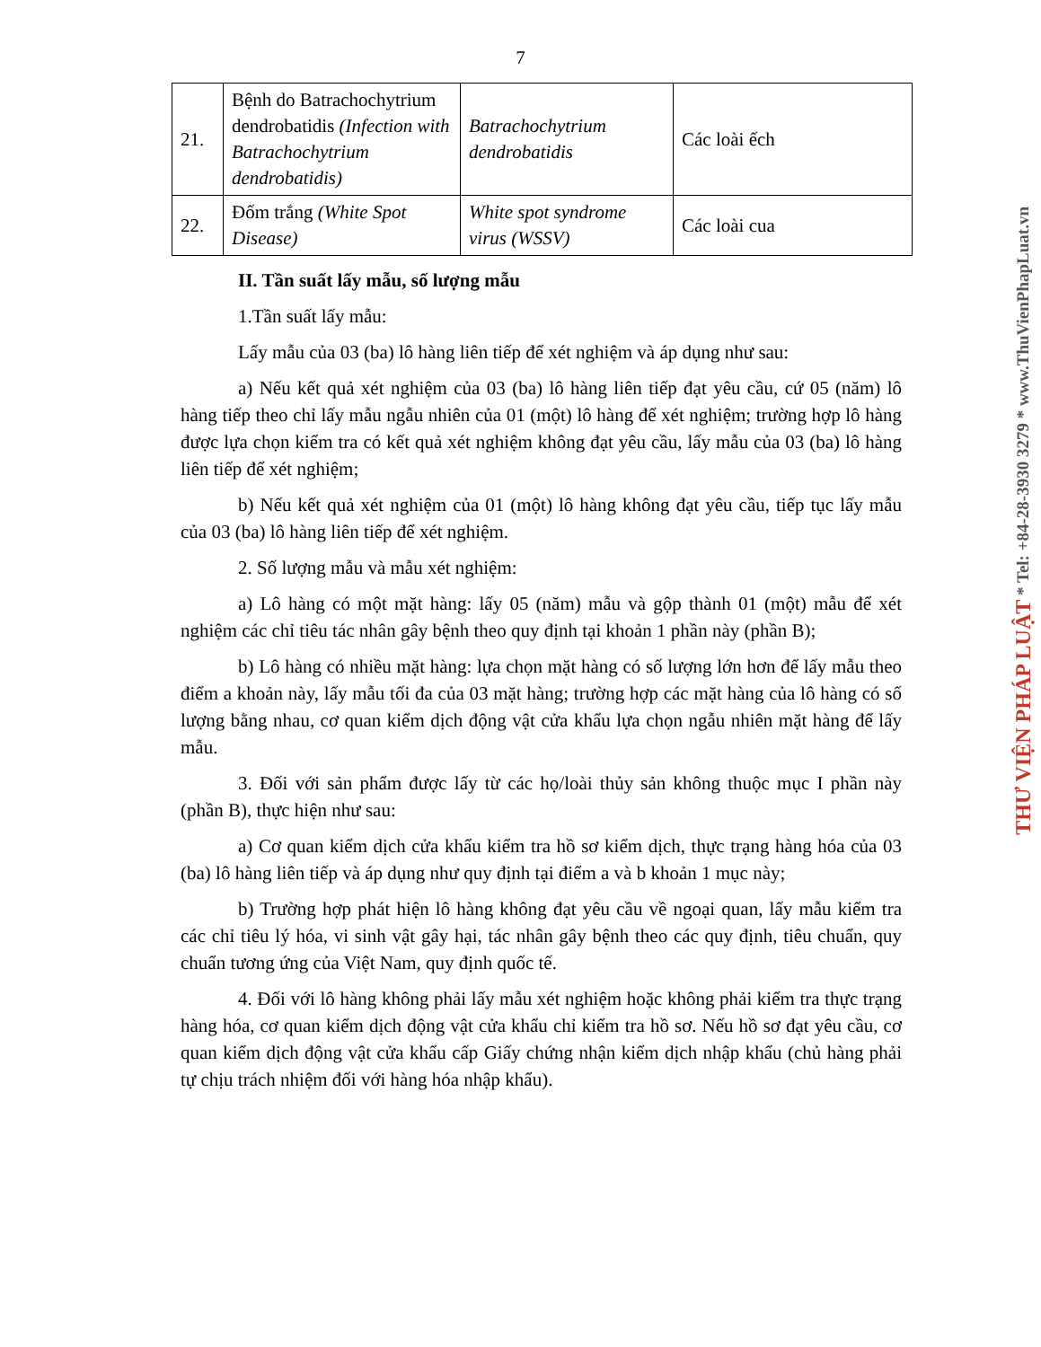7
| 21. | Bệnh do Batrachochytrium dendrobatidis (Infection with Batrachochytrium dendrobatidis) | Batrachochytrium dendrobatidis | Các loài ếch |
| 22. | Đốm trắng (White Spot Disease) | White spot syndrome virus (WSSV) | Các loài cua |
II. Tần suất lấy mẫu, số lượng mẫu
1.Tần suất lấy mẫu:
Lấy mẫu của 03 (ba) lô hàng liên tiếp để xét nghiệm và áp dụng như sau:
a) Nếu kết quả xét nghiệm của 03 (ba) lô hàng liên tiếp đạt yêu cầu, cứ 05 (năm) lô hàng tiếp theo chỉ lấy mẫu ngẫu nhiên của 01 (một) lô hàng để xét nghiệm; trường hợp lô hàng được lựa chọn kiểm tra có kết quả xét nghiệm không đạt yêu cầu, lấy mẫu của 03 (ba) lô hàng liên tiếp để xét nghiệm;
b) Nếu kết quả xét nghiệm của 01 (một) lô hàng không đạt yêu cầu, tiếp tục lấy mẫu của 03 (ba) lô hàng liên tiếp để xét nghiệm.
2. Số lượng mẫu và mẫu xét nghiệm:
a) Lô hàng có một mặt hàng: lấy 05 (năm) mẫu và gộp thành 01 (một) mẫu để xét nghiệm các chỉ tiêu tác nhân gây bệnh theo quy định tại khoản 1 phần này (phần B);
b) Lô hàng có nhiều mặt hàng: lựa chọn mặt hàng có số lượng lớn hơn để lấy mẫu theo điểm a khoản này, lấy mẫu tối đa của 03 mặt hàng; trường hợp các mặt hàng của lô hàng có số lượng bằng nhau, cơ quan kiểm dịch động vật cửa khẩu lựa chọn ngẫu nhiên mặt hàng để lấy mẫu.
3. Đối với sản phẩm được lấy từ các họ/loài thủy sản không thuộc mục I phần này (phần B), thực hiện như sau:
a) Cơ quan kiểm dịch cửa khẩu kiểm tra hồ sơ kiểm dịch, thực trạng hàng hóa của 03 (ba) lô hàng liên tiếp và áp dụng như quy định tại điểm a và b khoản 1 mục này;
b) Trường hợp phát hiện lô hàng không đạt yêu cầu về ngoại quan, lấy mẫu kiểm tra các chỉ tiêu lý hóa, vi sinh vật gây hại, tác nhân gây bệnh theo các quy định, tiêu chuẩn, quy chuẩn tương ứng của Việt Nam, quy định quốc tế.
4. Đối với lô hàng không phải lấy mẫu xét nghiệm hoặc không phải kiểm tra thực trạng hàng hóa, cơ quan kiểm dịch động vật cửa khẩu chỉ kiểm tra hồ sơ. Nếu hồ sơ đạt yêu cầu, cơ quan kiểm dịch động vật cửa khẩu cấp Giấy chứng nhận kiểm dịch nhập khẩu (chủ hàng phải tự chịu trách nhiệm đối với hàng hóa nhập khẩu).
THƯ VIỆN PHÁP LUẬT * Tel: +84-28-3930 3279 * www.ThuVienPhapLuat.vn